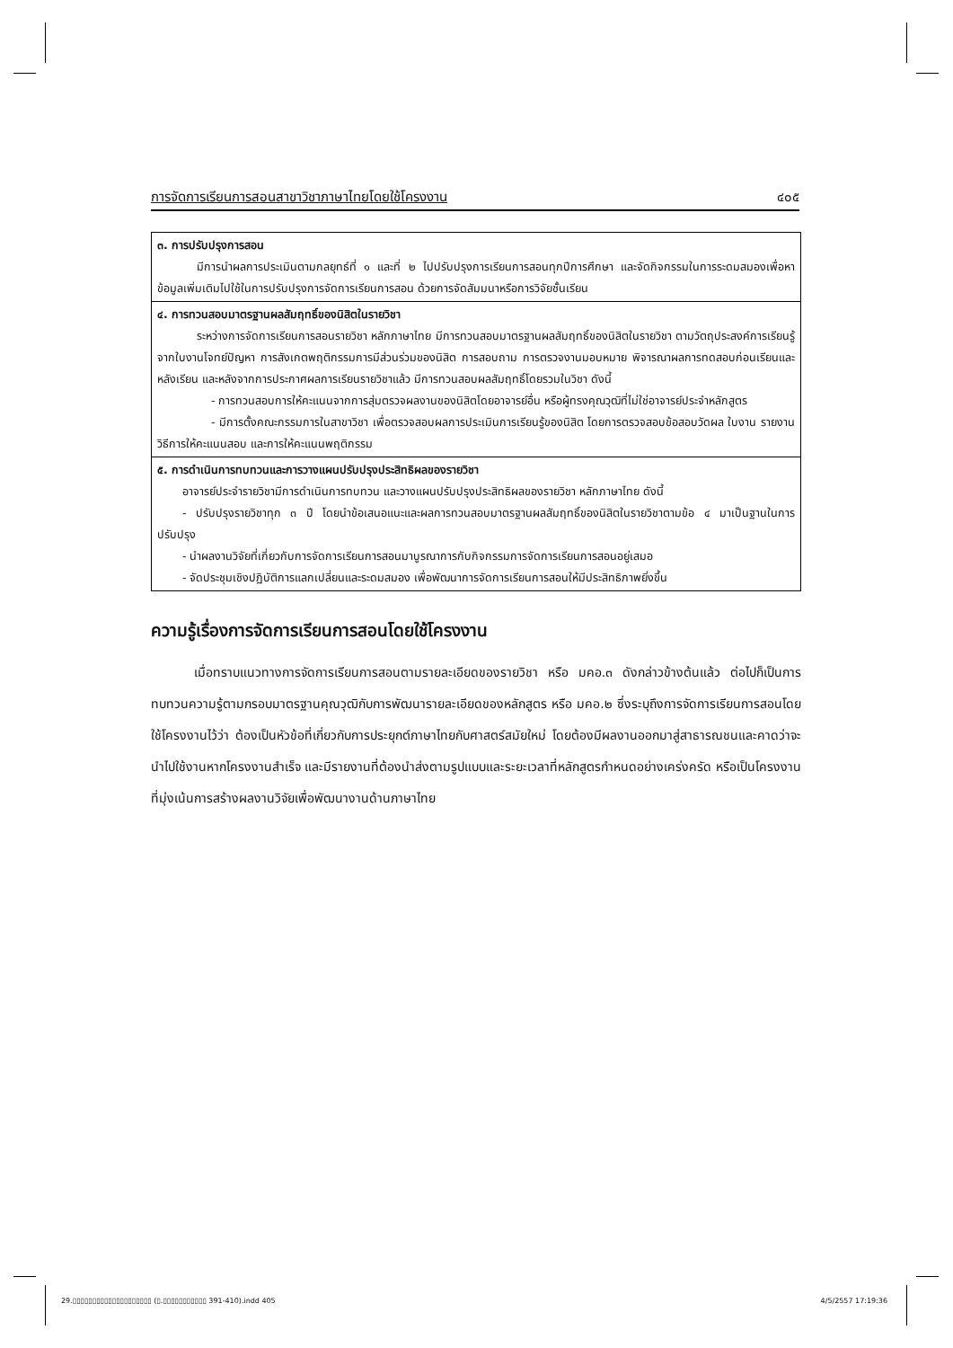การจัดการเรียนการสอนสาขาวิชาภาษาไทยโดยใช้โครงงาน ๔๐๕
| ๓. การปรับปรุงการสอน มีการนำผลการประเมินตามกลยุทธ์ที่ ๑ และที่ ๒ ไปปรับปรุงการเรียนการสอนทุกปีการศึกษา และจัดกิจกรรมในการระดมสมองเพื่อหาข้อมูลเพิ่มเติมไปใช้ในการปรับปรุงการจัดการเรียนการสอน ด้วยการจัดสัมมนาหรือการวิจัยชั้นเรียน |
| ๔. การทวนสอบมาตรฐานผลสัมฤทธิ์ของนิสิตในรายวิชา ระหว่างการจัดการเรียนการสอนรายวิชา หลักภาษาไทย มีการทวนสอบมาตรฐานผลสัมฤทธิ์ของนิสิตในรายวิชา ตามวัตถุประสงค์การเรียนรู้จากใบงานโจทย์ปัญหา การสังเกตพฤติกรรมการมีส่วนร่วมของนิสิต การสอบถาม การตรวจงานมอบหมาย พิจารณาผลการทดสอบก่อนเรียนและหลังเรียน และหลังจากการประกาศผลการเรียนรายวิชาแล้ว มีการทวนสอบผลสัมฤทธิ์โดยรวมในวิชา ดังนี้ - การทวนสอบการให้คะแนนจากการสุ่มตรวจผลงานของนิสิตโดยอาจารย์อื่น หรือผู้ทรงคุณวุฒิที่ไม่ใช่อาจารย์ประจำหลักสูตร - มีการตั้งคณะกรรมการในสาขาวิชา เพื่อตรวจสอบผลการประเมินการเรียนรู้ของนิสิต โดยการตรวจสอบข้อสอบวัดผล ใบงาน รายงาน วิธีการให้คะแนนสอบ และการให้คะแนนพฤติกรรม |
| ๕. การดำเนินการทบทวนและการวางแผนปรับปรุงประสิทธิผลของรายวิชา อาจารย์ประจำรายวิชามีการดำเนินการทบทวน และวางแผนปรับปรุงประสิทธิผลของรายวิชา หลักภาษาไทย ดังนี้ - ปรับปรุงรายวิชาทุก ๓ ปี โดยนำข้อเสนอแนะและผลการทวนสอบมาตรฐานผลสัมฤทธิ์ของนิสิตในรายวิชาตามข้อ ๔ มาเป็นฐานในการปรับปรุง - นำผลงานวิจัยที่เกี่ยวกับการจัดการเรียนการสอนมาบูรณาการกับกิจกรรมการจัดการเรียนการสอนอยู่เสมอ - จัดประชุมเชิงปฏิบัติการแลกเปลี่ยนและระดมสมอง เพื่อพัฒนาการจัดการเรียนการสอนให้มีประสิทธิภาพยิ่งขึ้น |
ความรู้เรื่องการจัดการเรียนการสอนโดยใช้โครงงาน
เมื่อทราบแนวทางการจัดการเรียนการสอนตามรายละเอียดของรายวิชา หรือ มคอ.๓ ดังกล่าวข้างต้นแล้ว ต่อไปก็เป็นการทบทวนความรู้ตามกรอบมาตรฐานคุณวุฒิกับการพัฒนารายละเอียดของหลักสูตร หรือ มคอ.๒ ซึ่งระบุถึงการจัดการเรียนการสอนโดยใช้โครงงานไว้ว่า ต้องเป็นหัวข้อที่เกี่ยวกับการประยุกต์ภาษาไทยกับศาสตร์สมัยใหม่ โดยต้องมีผลงานออกมาสู่สาธารณชนและคาดว่าจะนำไปใช้งานหากโครงงานสำเร็จ และมีรายงานที่ต้องนำส่งตามรูปแบบและระยะเวลาที่หลักสูตรกำหนดอย่างเคร่งครัด หรือเป็นโครงงานที่มุ่งเน้นการสร้างผลงานวิจัยเพื่อพัฒนางานด้านภาษาไทย
29.▯▯▯▯▯▯▯▯▯▯▯▯▯▯▯▯▯▯▯▯ (▯.▯▯▯▯▯▯▯▯▯▯▯ 391-410).indd 405 4/5/2557 17:19:36